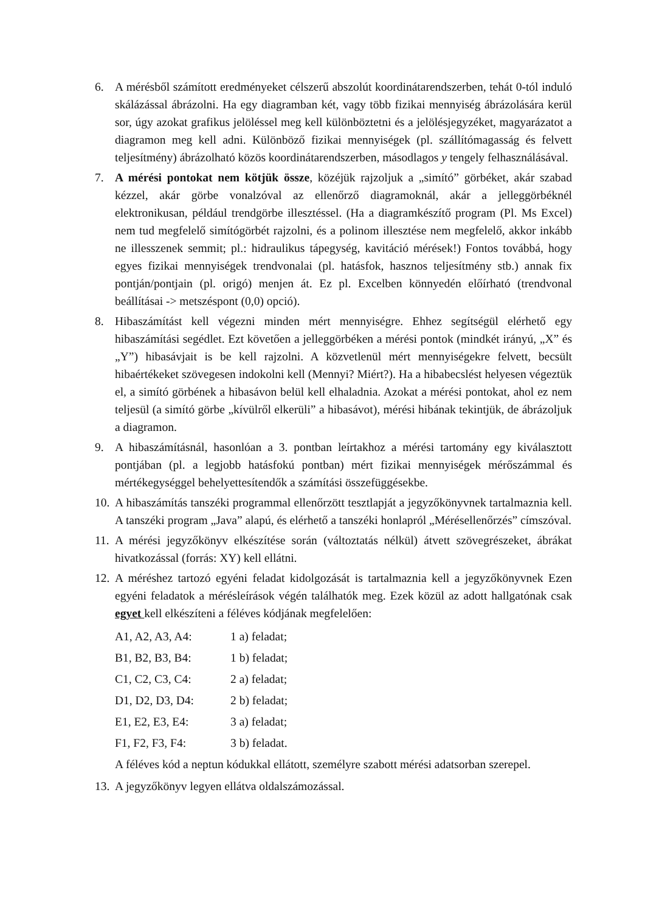6. A mérésből számított eredményeket célszerű abszolút koordinátarendszerben, tehát 0-tól induló skálázással ábrázolni. Ha egy diagramban két, vagy több fizikai mennyiség ábrázolására kerül sor, úgy azokat grafikus jelöléssel meg kell különböztetni és a jelölésjegyzéket, magyarázatot a diagramon meg kell adni. Különböző fizikai mennyiségek (pl. szállítómagasság és felvett teljesítmény) ábrázolható közös koordinátarendszerben, másodlagos y tengely felhasználásával.
7. A mérési pontokat nem kötjük össze, közéjük rajzoljuk a „simító” görbéket, akár szabad kézzel, akár görbe vonalzóval az ellenőrző diagramoknál, akár a jelleggörbéknél elektronikusan, például trendgörbe illesztéssel. (Ha a diagramkészítő program (Pl. Ms Excel) nem tud megfelelő simítógörbét rajzolni, és a polinom illesztése nem megfelelő, akkor inkább ne illesszenek semmit; pl.: hidraulikus tápegység, kavitáció mérések!) Fontos továbbá, hogy egyes fizikai mennyiségek trendvonalai (pl. hatásfok, hasznos teljesítmény stb.) annak fix pontján/pontjain (pl. origó) menjen át. Ez pl. Excelben könnyedén előírható (trendvonal beállításai -> metszéspont (0,0) opció).
8. Hibaszámítást kell végezni minden mért mennyiségre. Ehhez segítségül elérhető egy hibaszámítási segédlet. Ezt követően a jelleggörbéken a mérési pontok (mindkét irányú, „X” és „Y”) hibasávjait is be kell rajzolni. A közvetlenül mért mennyiségekre felvett, becsült hibaértékeket szövegesen indokolni kell (Mennyi? Miért?). Ha a hibabecslést helyesen végeztük el, a simító görbének a hibasávon belül kell elhaladnia. Azokat a mérési pontokat, ahol ez nem teljesül (a simító görbe „kívülről elkerüli” a hibasávot), mérési hibának tekintjük, de ábrázoljuk a diagramon.
9. A hibaszámításnál, hasonlóan a 3. pontban leírtakhoz a mérési tartomány egy kiválasztott pontjában (pl. a legjobb hatásfokú pontban) mért fizikai mennyiségek mérőszámmal és mértékegységgel behelyettesítendők a számítási összefüggésekbe.
10.
A hibaszámítás tanszéki programmal ellenőrzött tesztlapját a jegyzőkönyvnek tartalmaznia kell. A tanszéki program „Java” alapú, és elérhető a tanszéki honlapról „Mérésellenőrzés” címszóval.
11.
A mérési jegyzőkönyv elkészítése során (változtatás nélkül) átvett szövegrészeket, ábrákat hivatkozással (forrás: XY) kell ellátni.
12.
A méréshez tartozó egyéni feladat kidolgozását is tartalmaznia kell a jegyzőkönyvnek Ezen egyéni feladatok a mérésleírások végén találhatók meg. Ezek közül az adott hallgatónak csak egyet kell elkészíteni a féléves kódjának megfelelően:
A1, A2, A3, A4: 1 a) feladat;
B1, B2, B3, B4: 1 b) feladat;
C1, C2, C3, C4: 2 a) feladat;
D1, D2, D3, D4: 2 b) feladat;
E1, E2, E3, E4: 3 a) feladat;
F1, F2, F3, F4: 3 b) feladat.
A féléves kód a neptun kódukkal ellátott, személyre szabott mérési adatsorban szerepel.
13.
A jegyzőkönyv legyen ellátva oldalszámozással.